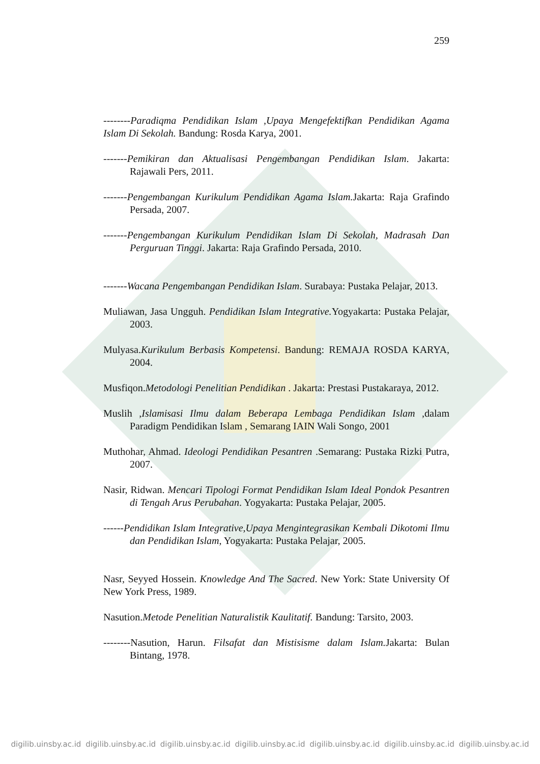259
--------Paradiqma Pendidikan Islam ,Upaya Mengefektifkan Pendidikan Agama Islam Di Sekolah. Bandung: Rosda Karya, 2001.
-------Pemikiran dan Aktualisasi Pengembangan Pendidikan Islam. Jakarta: Rajawali Pers, 2011.
-------Pengembangan Kurikulum Pendidikan Agama Islam. Jakarta: Raja Grafindo Persada, 2007.
-------Pengembangan Kurikulum Pendidikan Islam Di Sekolah, Madrasah Dan Perguruan Tinggi. Jakarta: Raja Grafindo Persada, 2010.
-------Wacana Pengembangan Pendidikan Islam. Surabaya: Pustaka Pelajar, 2013.
Muliawan, Jasa Ungguh. Pendidikan Islam Integrative. Yogyakarta: Pustaka Pelajar, 2003.
Mulyasa.Kurikulum Berbasis Kompetensi. Bandung: REMAJA ROSDA KARYA, 2004.
Musfiqon.Metodologi Penelitian Pendidikan . Jakarta: Prestasi Pustakaraya, 2012.
Muslih ,Islamisasi Ilmu dalam Beberapa Lembaga Pendidikan Islam ,dalam Paradigm Pendidikan Islam , Semarang IAIN Wali Songo, 2001
Muthohar, Ahmad. Ideologi Pendidikan Pesantren .Semarang: Pustaka Rizki Putra, 2007.
Nasir, Ridwan. Mencari Tipologi Format Pendidikan Islam Ideal Pondok Pesantren di Tengah Arus Perubahan. Yogyakarta: Pustaka Pelajar, 2005.
------Pendidikan Islam Integrative,Upaya Mengintegrasikan Kembali Dikotomi Ilmu dan Pendidikan Islam, Yogyakarta: Pustaka Pelajar, 2005.
Nasr, Seyyed Hossein. Knowledge And The Sacred. New York: State University Of New York Press, 1989.
Nasution.Metode Penelitian Naturalistik Kaulitatif. Bandung: Tarsito, 2003.
--------Nasution, Harun. Filsafat dan Mistisisme dalam Islam. Jakarta: Bulan Bintang, 1978.
digilib.uinsby.ac.id digilib.uinsby.ac.id digilib.uinsby.ac.id digilib.uinsby.ac.id digilib.uinsby.ac.id digilib.uinsby.ac.id digilib.uinsby.ac.id